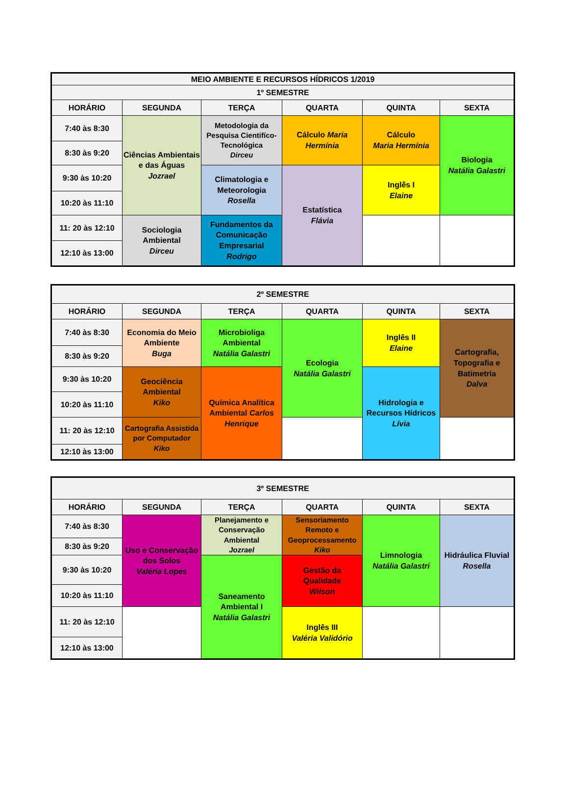| MEIO AMBIENTE E RECURSOS HÍDRICOS 1/2019 | | | | | |
| --- | --- | --- | --- | --- | --- |
| 1º SEMESTRE | | | | | |
| HORÁRIO | SEGUNDA | TERÇA | QUARTA | QUINTA | SEXTA |
| 7:40 às 8:30 | Ciências Ambientais e das Águas Jozrael | Metodologia da Pesquisa Cientifíco-Tecnológica Dirceu | Cálculo Maria Hermínia | Cálculo Maria Hermínia | Biologia Natália Galastri |
| 8:30 às 9:20 | | | | | |
| 9:30 às 10:20 | | Climatologia e Meteorologia Rosella | Estatística Flávia | Inglês I Elaine | |
| 10:20 às 11:10 | | | | | |
| 11: 20 às 12:10 | Sociologia Ambiental Dirceu | Fundamentos da Comunicação Empresarial Rodrigo | | | |
| 12:10 às 13:00 | | | | | |
| 2º SEMESTRE | | | | | |
| --- | --- | --- | --- | --- | --- |
| HORÁRIO | SEGUNDA | TERÇA | QUARTA | QUINTA | SEXTA |
| 7:40 às 8:30 | Economia do Meio Ambiente Buga | Microbioliga Ambiental Natália Galastri | Ecologia Natália Galastri | Inglês II Elaine | Cartografia, Topografia e Batimetria Dalva |
| 8:30 às 9:20 | | | | | |
| 9:30 às 10:20 | Geociência Ambiental Kiko | Química Analítica Ambiental Carlos Henrique | | Hidrologia e Recursos Hídricos Lívia | |
| 10:20 às 11:10 | | | | | |
| 11: 20 às 12:10 | Cartografia Assistida por Computador Kiko | | | | |
| 12:10 às 13:00 | | | | | |
| 3º SEMESTRE | | | | | |
| --- | --- | --- | --- | --- | --- |
| HORÁRIO | SEGUNDA | TERÇA | QUARTA | QUINTA | SEXTA |
| 7:40 às 8:30 | Uso e Conservação dos Solos Valéria Lopes | Planejamento e Conservação Ambiental Jozrael | Sensoriamento Remoto e Geoprocessamento Kiko | Limnologia Natália Galastri | Hidráulica Fluvial Rosella |
| 8:30 às 9:20 | | | | | |
| 9:30 às 10:20 | | Saneamento Ambiental I Natália Galastri | Gestão da Qualidade Wilson | | |
| 10:20 às 11:10 | | | | | |
| 11: 20 às 12:10 | | | Inglês III Valéria Validório | | |
| 12:10 às 13:00 | | | | | |